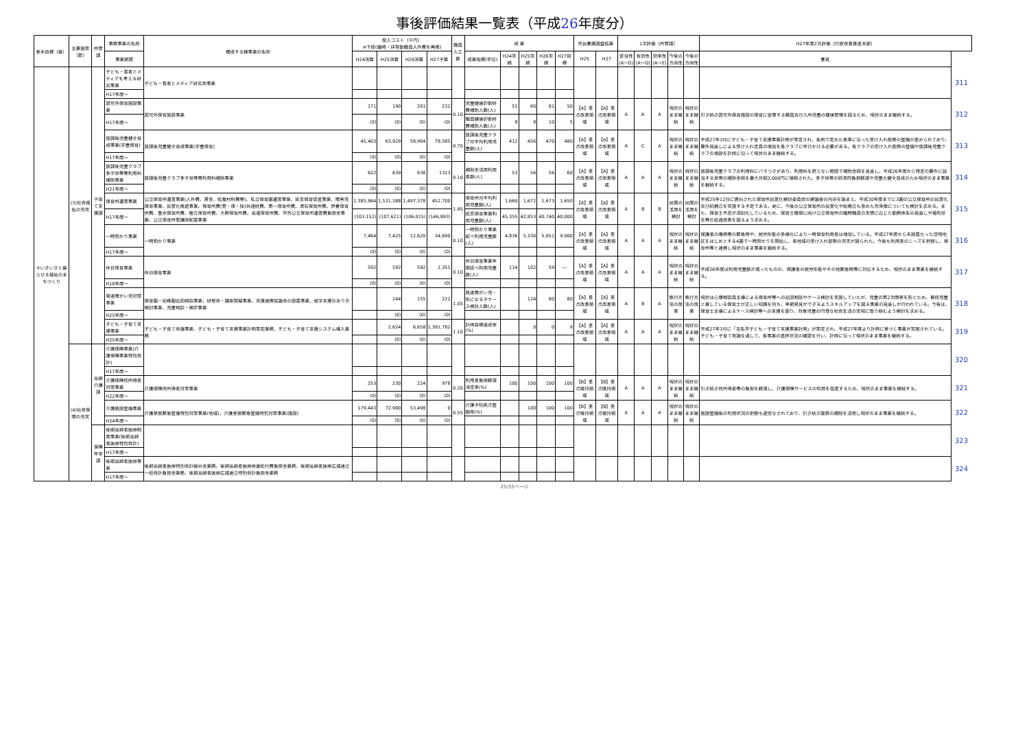事後評価結果一覧表（平成26年度分）
| 基本目標（章） | 主要施策（節） | 所管課 | 事務事業の名称 | 構成する細事業の名称 | 投入コスト（千円） ※下段(臨時・非常勤職員人件費を再掲) | | | | 職員 人工数 | 成 果 | | | | | 市民意識調査結果 | | 1次評価（所管課） | | | | | H27年度2次評価（行政改革推進本部） | | |
| | | | 事業期間 | | H24決算 | H25決算 | H26決算 | H27予算 | | 成果指標(単位) | H24実績 | H25実績 | H26実績 | H27目標 | H25 | H27 | 妥当性(A〜D) | 有効性(A〜D) | 効率性(A〜E) | 今後の方向性 | 今後の方向性 | 意見 | | |
| ⑤いきいきと暮らせる福祉のまちづくり | (3)社会福祉の充実 | 子育て支援課 | 子ども・若者とメディアを考える研究事業 | 子ども・若者とメディア研究会事業 | | | | | | | | | | | | | | | | | | | 311 | |
| | | | H17年度〜 | | | | | | | | | | | | | | | | | | | | | |
| | | | 認可外保育施設事業 | 認可外保育施設事業 | 171 | 190 | 201 | 231 | 0.10 | 児童健康診断経費補助人数(人) | 51 | 60 | 81 | 50 | 【A】重点改善領域 | 【A】重点改善領域 | A | A | A | 現状のまま継続 | 現状のまま継続 | 引き続き認可外保育施設の保育に従事する職員及び入所児童の健康管理を図るため、現状のまま継続する。 | 312 | |
| | | | H17年度〜 | | (0) | (0) | (0) | (0) | | 職員健康診断経費補助人数(人) | 8 | 8 | 10 | 5 | | | | | | | | | | |
| | | | 放課後児童健全育成事業(学童保育) | 放課後児童健全育成事業(学童保育) | 45,403 | 63,929 | 58,904 | 78,585 | 0.70 | 放課後児童クラブ月平均利用児童数(人) | 412 | 456 | 470 | 480 | 【A】重点改善領域 | 【A】重点改善領域 | A | C | A | 現状のまま継続 | 現状のまま継続 | 平成27年3月に子ども・子育て支援事業計画が策定され、条例で定めた基準に沿った受け入れ態勢の整備が進められており、要件見直しによる受け入れ定員の増加を各クラブに呼びかける必要がある。各クラブの受け入れ態勢の整備や放課後児童クラブの増設を計画に沿って現状のまま継続する。 | 313 | |
| | | | H17年度〜 | | (0) | (0) | (0) | (0) | | | | | | | | | | | | | | | | |
| | | | 放課後児童クラブ多子世帯等利用料補助事業 | 放課後児童クラブ多子世帯等利用料補助事業 | 622 | 639 | 638 | 1313 | 0.10 | 補助金活用利用者数(人) | 53 | 56 | 56 | 60 | 【A】重点改善領域 | 【A】重点改善領域 | A | A | A | 現状のまま継続 | 現状のまま継続 | 放課後児童クラブの利用料にバラつきがあり、利用料を超えない範囲で補助金額を見直し、平成26年度から特定の要件に該当する世帯の補助金額を最大月額2,000円に増額された。多子世帯の経済的負担軽減や児童の健全育成のため現状のまま事業を継続する。 | 314 | |
| | | | H21年度〜 | | (0) | (0) | (0) | (0) | | | | | | | | | | | | | | | | |
| | | | 保育所運営事業 | 公立保育所運営事業(人件費、賃金、給食材料費等)、私立保育園運営事業、延長保育促進事業、障害児保育事業、民営化推進事業、保育所費(管・保・採)共通経費、第一保育所費、滑石保育所費、伊倉保育所費、豊水保育所費、睦合保育所費、大野保育所費、高道保育所費、市外公立保育所運営費負担金事業、公立保育所看護師配置事業 | 1,385,864 | 1,531,388 | 1,497,378 | 452,700 | 1.95 | 保育所月平均利用児童数(人) | 1,660 | 1,672 | 1,673 | 1,650 | 【A】重点改善領域 | 【A】重点改善領域 | A | B | B | 民間の活用を検討 | 民間の活用を検討 | 平成25年12月に提出された保育所民営化検討委員会の建議書の内容を踏まえ、平成30年度までに3園の公立保育所の民営化及び統廃合を実施する予定である。更に、今後の公立保育所の民営化や統廃合も含めた将来像についても検討を求める。また、保育士不足が深刻化しているため、保育士確保に向け公立保育所の臨時職員の実情に応じた勤務体系の見直しや福利厚生等の処遇改善を図るよう求める。 | 315 | |
| | | | H17年度〜 | | (103,152) | (107,621) | (106,015) | (146,893) | | 延長保育事業利用児童数(人) | 45,355 | 42,853 | 40,740 | 40,000 | | | | | | | | | | |
| | | | 一時預かり事業 | 一時預かり事業 | 7,464 | 7,425 | 12,620 | 34,690 | 0.10 | 一時預かり事業延べ利用児童数(人) | 4,836 | 5,330 | 5,651 | 9,000 | 【A】重点改善領域 | 【A】重点改善領域 | A | A | A | 現状のまま継続 | 現状のまま継続 | 保護者の傷病等の緊急時や、就労形態の多様化により一時保育利用者は増加している。平成27年度から未設置だった岱明地区をはじめとする4園で一時預かりを開始し、各地域の受け入れ態勢の充実が図られた。今後も利用者のニーズを把握し、保育所等と連携し現状のまま事業を継続する。 | 316 | |
| | | | H17年度〜 | | (0) | (0) | (0) | (0) | | | | | | | | | | | | | | | | |
| | | | 休日保育事業 | 休日保育事業 | 592 | 592 | 592 | 1,351 | 0.10 | 休日保育事業年間延べ利用児童数(人) | 114 | 102 | 59 | — | 【A】重点改善領域 | 【A】重点改善領域 | A | A | A | 現状のまま継続 | 現状のまま継続 | 平成26年度は利用児童数が減ったものの、保護者の就労形態やその他緊急時等に対応するため、現状のまま事業を継続する。 | 317 | |
| | | | H18年度〜 | | (0) | (0) | (0) | (0) | | | | | | | | | | | | | | | | |
| | | | 発達障がい児対策事業 | 保育園・幼稚園巡回相談事業、研修会・講座開催事業、支援連携協議会の設置事業、就学支援のあり方検討事業、児童相談・検診事業 | | 244 | 155 | 222 | 1.05 | 発達障がい児・気になる子ケース検討人数(人) | | 124 | 80 | 80 | 【A】重点改善領域 | 【A】重点改善領域 | A | B | A | 執行方法の改善 | 執行方法の改善 | 現状は心理相談員主導による保育所等への巡回相談やケース検討を実施していたが、児童の第2次障害を防ぐため、普段児童と接している保育士が正しい知識を持ち、早期発見ができるようスキルアップを図る事業の見直しが行われている。今後は、保育士主導によるケース検討等への支援を図り、対象児童の円滑な社会生活の実現に取り組むよう検討を求める。 | 318 | |
| | | | H25年度〜 | | | (0) | (0) | (0) | | | | | | | | | | | | | | | | |
| | | | 子ども・子育て支援事業 | 子ども・子育て会議事業、子ども・子育て支援事業計画策定業務、子ども・子育て支援システム導入業務 | | 2,624 | 6,658 | 1,391,782 | 1.10 | 計画目標達成率(%) | | 0 | 0 | 9 | 【A】重点改善領域 | 【A】重点改善領域 | A | A | A | 現状のまま継続 | 現状のまま継続 | 平成27年3月に「玉名市子ども・子育て支援事業計画」が策定され、平成27年度より計画に基づく事業が実施されている。子ども・子育て会議を通して、各事業の進捗状況の確認を行い、計画に沿って現状のまま事業を継続する。 | 319 | |
| | | | H25年度〜 | | | (0) | (0) | (0) | | | | | | | | | | | | | | | | |
| | (4)社会保障の充実 | 高齢介護課 | 介護保険事業(介護保険事業特別会計) | | | | | | | | | | | | | | | | | | | | 320 | |
| | | | H17年度〜 | | | | | | | | | | | | | | | | | | | | | |
| | | | 介護保険低所得者対策事業 | 介護保険低所得者対策事業 | 253 | 230 | 224 | 978 | 0.20 | 利用者負担軽減決定率(%) | 100 | 100 | 100 | 100 | 【B】重点維持領域 | 【B】重点維持領域 | A | A | A | 現状のまま継続 | 現状のまま継続 | 引き続き低所得者等の負担を軽減し、介護保険サービスの利用を促進するため、現状のまま事業を継続する。 | 321 | |
| | | | H22年度〜 | | (0) | (0) | (0) | (0) | | | | | | | | | | | | | | | | |
| | | | 介護施設整備事業 | 介護基盤緊急整備特別対策事業(地域)、介護基盤緊急整備特別対策事業(施設) | 179,443 | 72,900 | 53,498 | 0 | 0.55 | 介護予防拠点整備率(%) | | 100 | 100 | 100 | 【B】重点維持領域 | 【B】重点維持領域 | A | A | A | 現状のまま継続 | 現状のまま継続 | 施設整備後の利用状況の把握も適宜なされており、引き続き国県の補助を活用し現状のまま事業を継続する。 | 322 | |
| | | | H24年度〜 | | (0) | (0) | (0) | (0) | | | | | | | | | | | | | | | | |
| | | 保険年金課 | 後期高齢者医療制度事業(後期高齢者医療特別会計) | | | | | | | | | | | | | | | | | | | | 323 | |
| | | | H17年度〜 | | | | | | | | | | | | | | | | | | | | | |
| | | | 後期高齢者医療事業 | 後期高齢者医療特別会計繰出金業務、後期高齢者医療療養給付費負担金業務、後期高齢者医療広域連合一般会計負担金業務、後期高齢者医療広域連合特別会計負担金業務 | | | | | | | | | | | | | | | | | | | 324 | |
| | | | H17年度〜 | | | | | | | | | | | | | | | | | | | | | |
25/35ページ